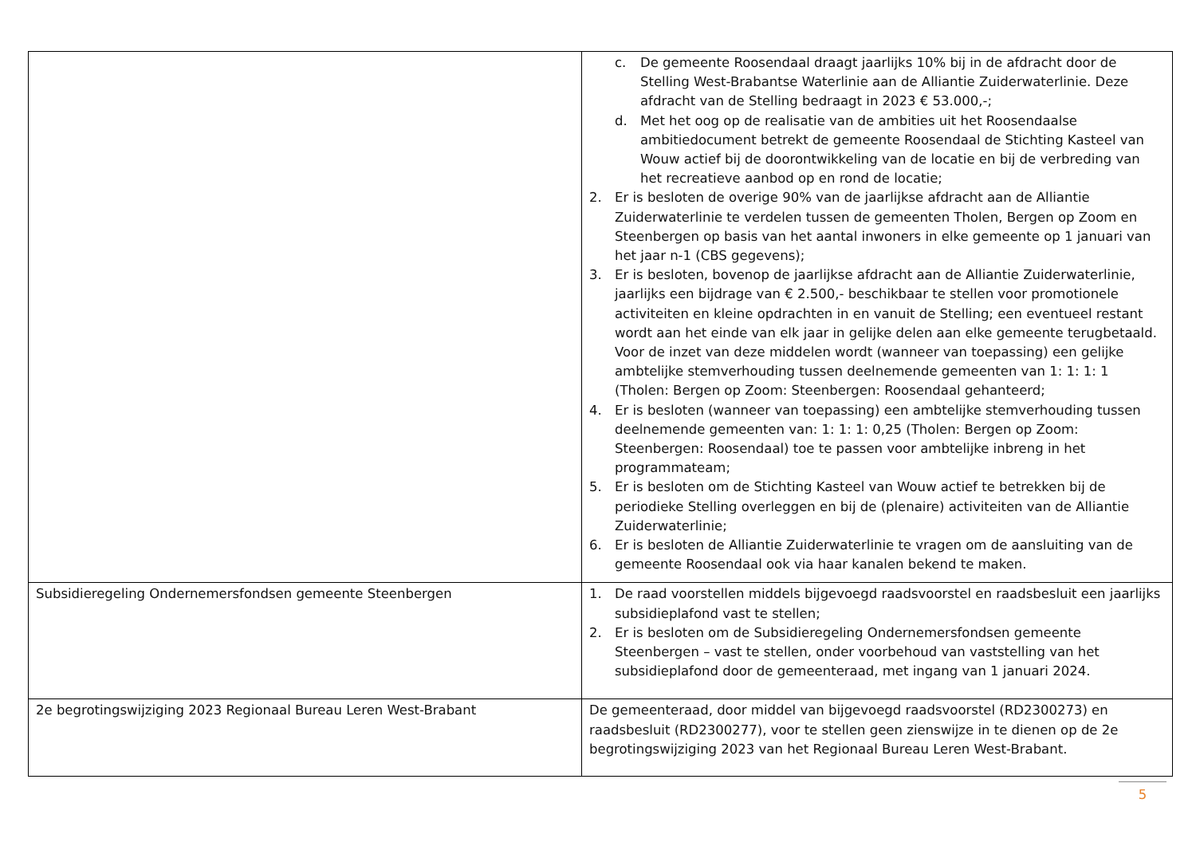| | c. De gemeente Roosendaal draagt jaarlijks 10% bij in de afdracht door de Stelling West-Brabantse Waterlinie aan de Alliantie Zuiderwaterlinie. Deze afdracht van de Stelling bedraagt in 2023 € 53.000,-; d. Met het oog op de realisatie van de ambities uit het Roosendaalse ambitiedocument betrekt de gemeente Roosendaal de Stichting Kasteel van Wouw actief bij de doorontwikkeling van de locatie en bij de verbreding van het recreatieve aanbod op en rond de locatie; 2. Er is besloten de overige 90% van de jaarlijkse afdracht aan de Alliantie Zuiderwaterlinie te verdelen tussen de gemeenten Tholen, Bergen op Zoom en Steenbergen op basis van het aantal inwoners in elke gemeente op 1 januari van het jaar n-1 (CBS gegevens); 3. Er is besloten, bovenop de jaarlijkse afdracht aan de Alliantie Zuiderwaterlinie, jaarlijks een bijdrage van € 2.500,- beschikbaar te stellen voor promotionele activiteiten en kleine opdrachten in en vanuit de Stelling; een eventueel restant wordt aan het einde van elk jaar in gelijke delen aan elke gemeente terugbetaald. Voor de inzet van deze middelen wordt (wanneer van toepassing) een gelijke ambtelijke stemverhouding tussen deelnemende gemeenten van 1: 1: 1: 1 (Tholen: Bergen op Zoom: Steenbergen: Roosendaal gehanteerd; 4. Er is besloten (wanneer van toepassing) een ambtelijke stemverhouding tussen deelnemende gemeenten van: 1: 1: 1: 0,25 (Tholen: Bergen op Zoom: Steenbergen: Roosendaal) toe te passen voor ambtelijke inbreng in het programmateam; 5. Er is besloten om de Stichting Kasteel van Wouw actief te betrekken bij de periodieke Stelling overleggen en bij de (plenaire) activiteiten van de Alliantie Zuiderwaterlinie; 6. Er is besloten de Alliantie Zuiderwaterlinie te vragen om de aansluiting van de gemeente Roosendaal ook via haar kanalen bekend te maken. |
| Subsidieregeling Ondernemersfondsen gemeente Steenbergen | 1. De raad voorstellen middels bijgevoegd raadsvoorstel en raadsbesluit een jaarlijks subsidieplafond vast te stellen; 2. Er is besloten om de Subsidieregeling Ondernemersfondsen gemeente Steenbergen – vast te stellen, onder voorbehoud van vaststelling van het subsidieplafond door de gemeenteraad, met ingang van 1 januari 2024. |
| 2e begrotingswijziging 2023 Regionaal Bureau Leren West-Brabant | De gemeenteraad, door middel van bijgevoegd raadsvoorstel (RD2300273) en raadsbesluit (RD2300277), voor te stellen geen zienswijze in te dienen op de 2e begrotingswijziging 2023 van het Regionaal Bureau Leren West-Brabant. |
5